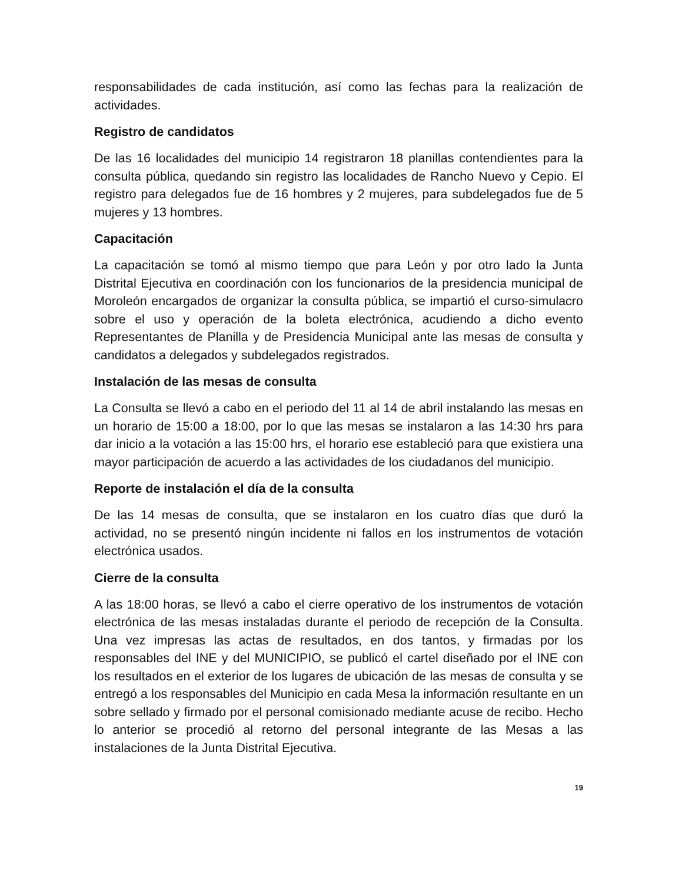responsabilidades de cada institución, así como las fechas para la realización de actividades.
Registro de candidatos
De las 16 localidades del municipio 14 registraron 18 planillas contendientes para la consulta pública, quedando sin registro las localidades de Rancho Nuevo y Cepio. El registro para delegados fue de 16 hombres y 2 mujeres, para subdelegados fue de 5 mujeres y 13 hombres.
Capacitación
La capacitación se tomó al mismo tiempo que para León y por otro lado la Junta Distrital Ejecutiva en coordinación con los funcionarios de la presidencia municipal de Moroleón encargados de organizar la consulta pública, se impartió el curso-simulacro sobre el uso y operación de la boleta electrónica, acudiendo a dicho evento Representantes de Planilla y de Presidencia Municipal ante las mesas de consulta y candidatos a delegados y subdelegados registrados.
Instalación de las mesas de consulta
La Consulta se llevó a cabo en el periodo del 11 al 14 de abril instalando las mesas en un horario de 15:00 a 18:00, por lo que las mesas se instalaron a las 14:30 hrs para dar inicio a la votación a las 15:00 hrs, el horario ese estableció para que existiera una mayor participación de acuerdo a las actividades de los ciudadanos del municipio.
Reporte de instalación el día de la consulta
De las 14 mesas de consulta, que se instalaron en los cuatro días que duró la actividad, no se presentó ningún incidente ni fallos en los instrumentos de votación electrónica usados.
Cierre de la consulta
A las 18:00 horas, se llevó a cabo el cierre operativo de los instrumentos de votación electrónica de las mesas instaladas durante el periodo de recepción de la Consulta. Una vez impresas las actas de resultados, en dos tantos, y firmadas por los responsables del INE y del MUNICIPIO, se publicó el cartel diseñado por el INE con los resultados en el exterior de los lugares de ubicación de las mesas de consulta y se entregó a los responsables del Municipio en cada Mesa la información resultante en un sobre sellado y firmado por el personal comisionado mediante acuse de recibo. Hecho lo anterior se procedió al retorno del personal integrante de las Mesas a las instalaciones de la Junta Distrital Ejecutiva.
19